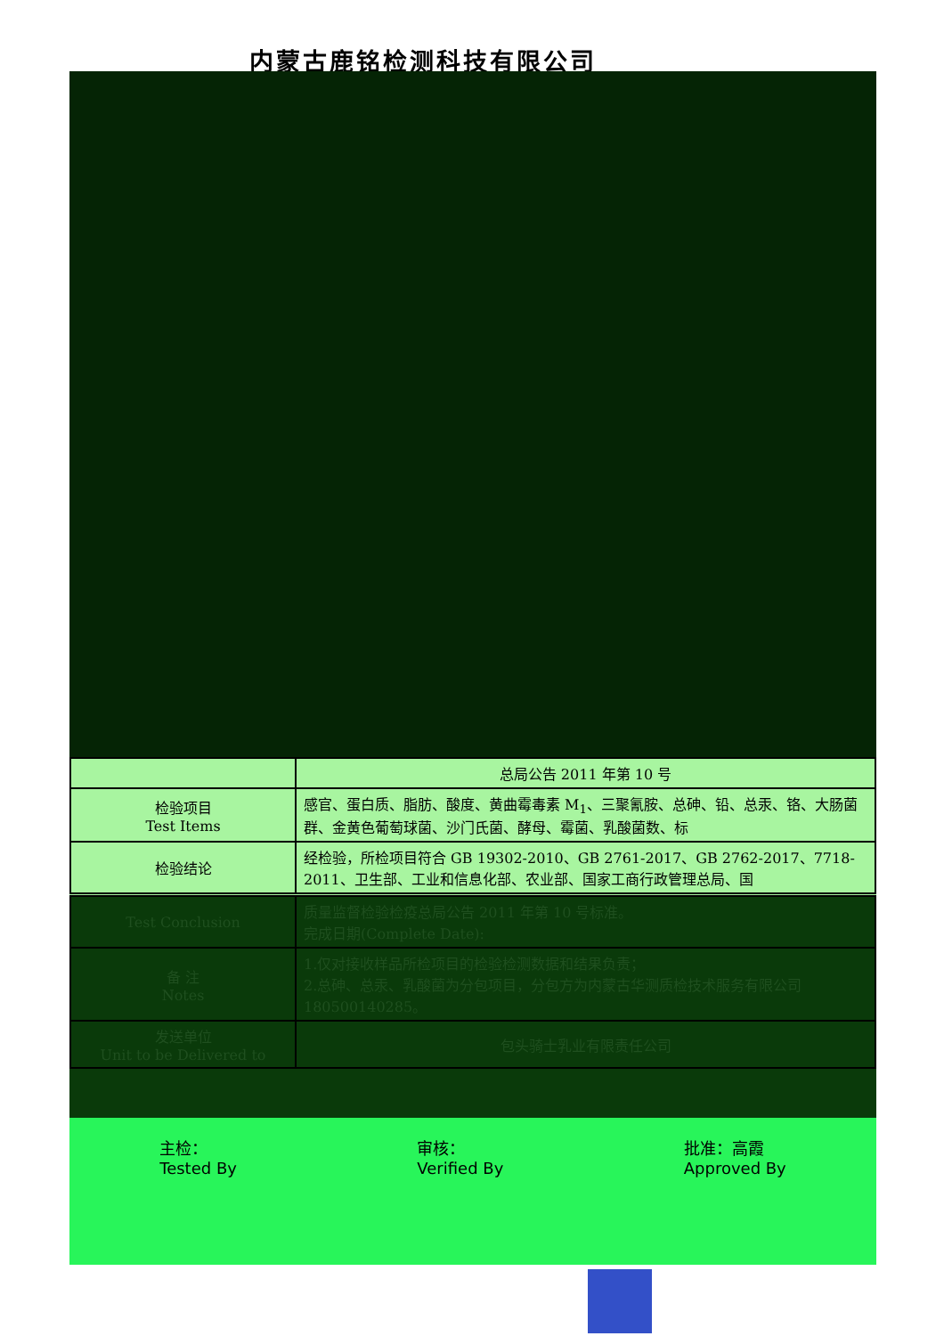内蒙古鹿铭检测科技有限公司
| | 总局公告 2011 年第 10 号 |
| 检验项目 Test Items | 感官、蛋白质、脂肪、酸度、黄曲霉毒素 M<sub>1</sub>、三聚氰胺、总砷、铅、总汞、铬、大肠菌群、金黄色葡萄球菌、沙门氏菌、酵母、霉菌、乳酸菌数、标 |
| 检验结论 | 经检验，所检项目符合 GB 19302-2010、GB 2761-2017、GB 2762-2017、7718-2011、卫生部、工业和信息化部、农业部、国家工商行政管理总局、国 |
| Test Conclusion | 质量监督检验检疫总局公告 2011 年第 10 号标准。 完成日期(Complete Date): |
| 备 注 Notes | 1.仅对接收样品所检项目的检验检测数据和结果负责； 2.总砷、总汞、乳酸菌为分包项目，分包方为内蒙古华测质检技术服务有限公司 180500140285。 |
| 发送单位 Unit to be Delivered to | 包头骑士乳业有限责任公司 |
主检：
Tested By
审核：
Verified By
批准：高霞
Approved By